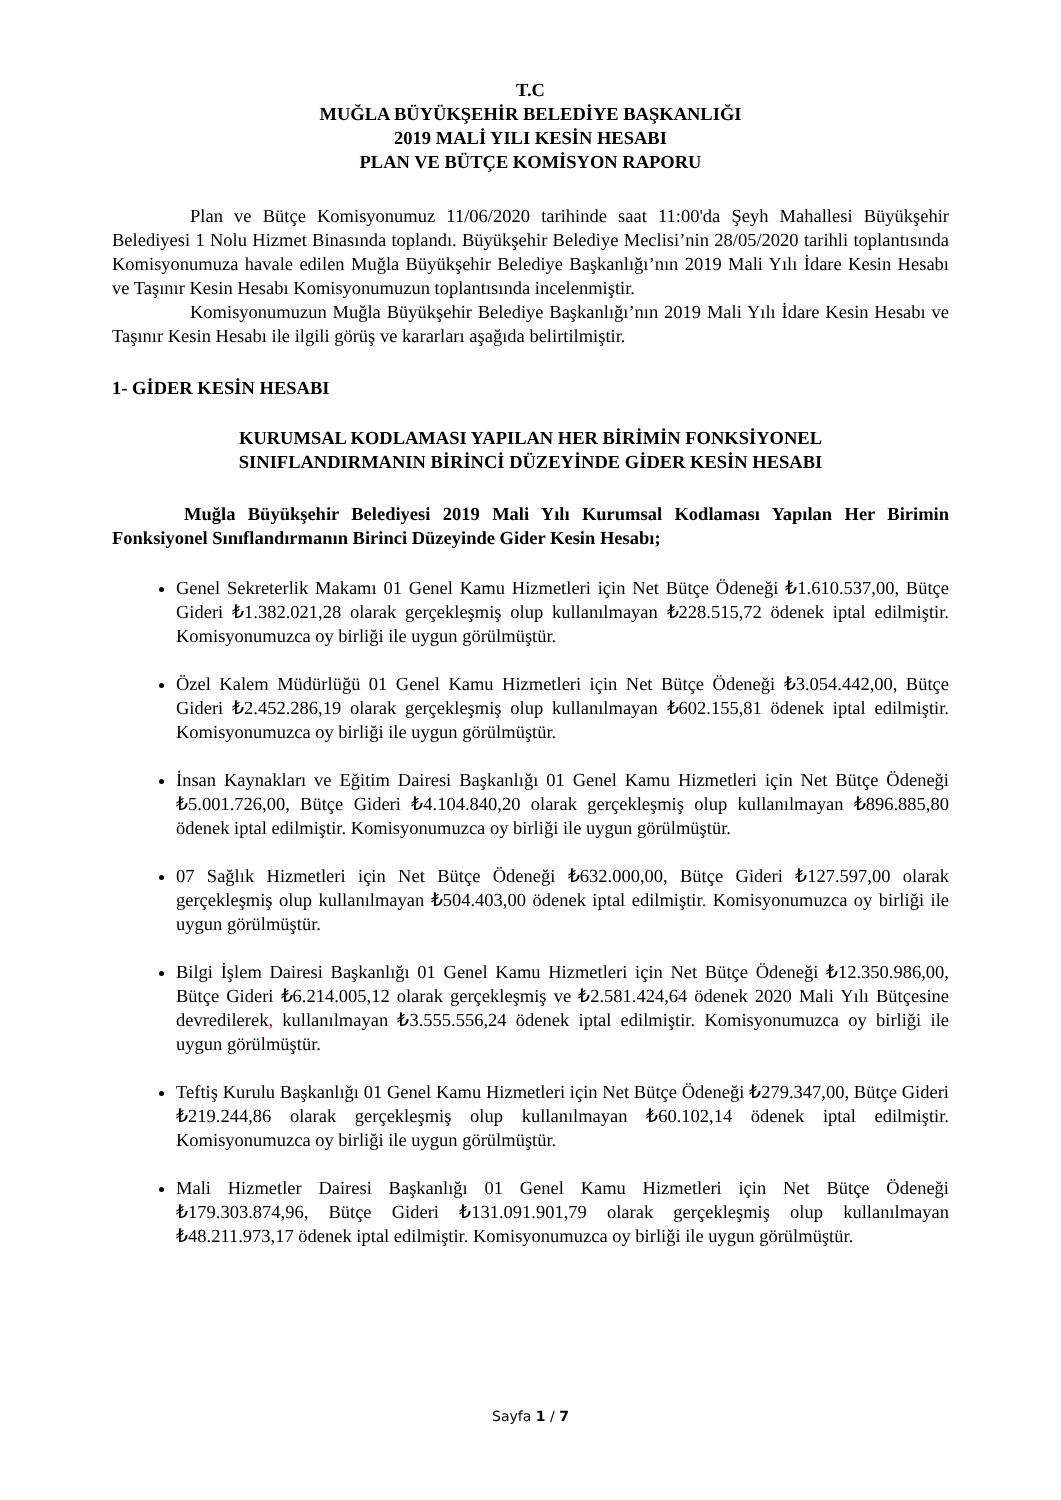T.C
MUĞLA BÜYÜKŞEHİR BELEDİYE BAŞKANLIĞI
2019 MALİ YILI KESİN HESABI
PLAN VE BÜTÇE KOMİSYON RAPORU
Plan ve Bütçe Komisyonumuz 11/06/2020 tarihinde saat 11:00'da Şeyh Mahallesi Büyükşehir Belediyesi 1 Nolu Hizmet Binasında toplandı. Büyükşehir Belediye Meclisi’nin 28/05/2020 tarihli toplantısında Komisyonumuza havale edilen Muğla Büyükşehir Belediye Başkanlığı’nın 2019 Mali Yılı İdare Kesin Hesabı ve Taşınır Kesin Hesabı Komisyonumuzun toplantısında incelenmiştir.
Komisyonumuzun Muğla Büyükşehir Belediye Başkanlığı’nın 2019 Mali Yılı İdare Kesin Hesabı ve Taşınır Kesin Hesabı ile ilgili görüş ve kararları aşağıda belirtilmiştir.
1- GİDER KESİN HESABI
KURUMSAL KODLAMASI YAPILAN HER BİRİMİN FONKSİYONEL
SINIFLANDIRMANIN BİRİNCİ DÜZEYİNDE GİDER KESİN HESABI
Muğla Büyükşehir Belediyesi 2019 Mali Yılı Kurumsal Kodlaması Yapılan Her Birimin Fonksiyonel Sınıflandırmanın Birinci Düzeyinde Gider Kesin Hesabı;
Genel Sekreterlik Makamı 01 Genel Kamu Hizmetleri için Net Bütçe Ödeneği ₺1.610.537,00, Bütçe Gideri ₺1.382.021,28 olarak gerçekleşmiş olup kullanılmayan ₺228.515,72 ödenek iptal edilmiştir. Komisyonumuzca oy birliği ile uygun görülmüştür.
Özel Kalem Müdürlüğü 01 Genel Kamu Hizmetleri için Net Bütçe Ödeneği ₺3.054.442,00, Bütçe Gideri ₺2.452.286,19 olarak gerçekleşmiş olup kullanılmayan ₺602.155,81 ödenek iptal edilmiştir. Komisyonumuzca oy birliği ile uygun görülmüştür.
İnsan Kaynakları ve Eğitim Dairesi Başkanlığı 01 Genel Kamu Hizmetleri için Net Bütçe Ödeneği ₺5.001.726,00, Bütçe Gideri ₺4.104.840,20 olarak gerçekleşmiş olup kullanılmayan ₺896.885,80 ödenek iptal edilmiştir. Komisyonumuzca oy birliği ile uygun görülmüştür.
07 Sağlık Hizmetleri için Net Bütçe Ödeneği ₺632.000,00, Bütçe Gideri ₺127.597,00 olarak gerçekleşmiş olup kullanılmayan ₺504.403,00 ödenek iptal edilmiştir. Komisyonumuzca oy birliği ile uygun görülmüştür.
Bilgi İşlem Dairesi Başkanlığı 01 Genel Kamu Hizmetleri için Net Bütçe Ödeneği ₺12.350.986,00, Bütçe Gideri ₺6.214.005,12 olarak gerçekleşmiş ve ₺2.581.424,64 ödenek 2020 Mali Yılı Bütçesine devredilerek, kullanılmayan ₺3.555.556,24 ödenek iptal edilmiştir. Komisyonumuzca oy birliği ile uygun görülmüştür.
Teftiş Kurulu Başkanlığı 01 Genel Kamu Hizmetleri için Net Bütçe Ödeneği ₺279.347,00, Bütçe Gideri ₺219.244,86 olarak gerçekleşmiş olup kullanılmayan ₺60.102,14 ödenek iptal edilmiştir. Komisyonumuzca oy birliği ile uygun görülmüştür.
Mali Hizmetler Dairesi Başkanlığı 01 Genel Kamu Hizmetleri için Net Bütçe Ödeneği ₺179.303.874,96, Bütçe Gideri ₺131.091.901,79 olarak gerçekleşmiş olup kullanılmayan ₺48.211.973,17 ödenek iptal edilmiştir. Komisyonumuzca oy birliği ile uygun görülmüştür.
Sayfa 1 / 7